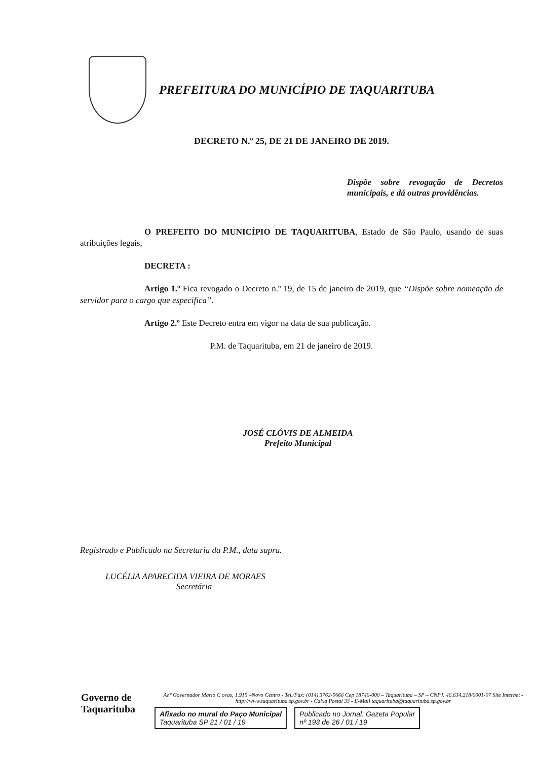PREFEITURA DO MUNICÍPIO DE TAQUARITUBA
DECRETO N.º 25, DE 21 DE JANEIRO DE 2019.
Dispõe sobre revogação de Decretos municipais, e dá outras providências.
O PREFEITO DO MUNICÍPIO DE TAQUARITUBA, Estado de São Paulo, usando de suas atribuições legais,
DECRETA :
Artigo 1.º Fica revogado o Decreto n.º 19, de 15 de janeiro de 2019, que “Dispõe sobre nomeação de servidor para o cargo que especifica”.
Artigo 2.º Este Decreto entra em vigor na data de sua publicação.
P.M. de Taquarituba, em 21 de janeiro de 2019.
JOSÉ CLÓVIS DE ALMEIDA
Prefeito Municipal
Registrado e Publicado na Secretaria da P.M., data supra.
LUCÉLIA APARECIDA VIEIRA DE MORAES
Secretária
Governo de
Taquarituba
Av.ª Governador Mario C ovas, 1.915 –Novo Centro - Tel./Fax: (014) 3762-9666 Cep 18740-000 – Taquarituba – SP – CNPJ. 46.634.218/0001-07 Site Internet - http://www.taquarituba.sp.gov.br - Caixa Postal 33 - E-Mail taquarituba@taquarituba.sp.gov.br
Afixado no mural do Paço Municipal
Taquarituba SP 21 / 01 / 19
Publicado no Jornal: Gazeta Popular
nº 193 de 26 / 01 / 19